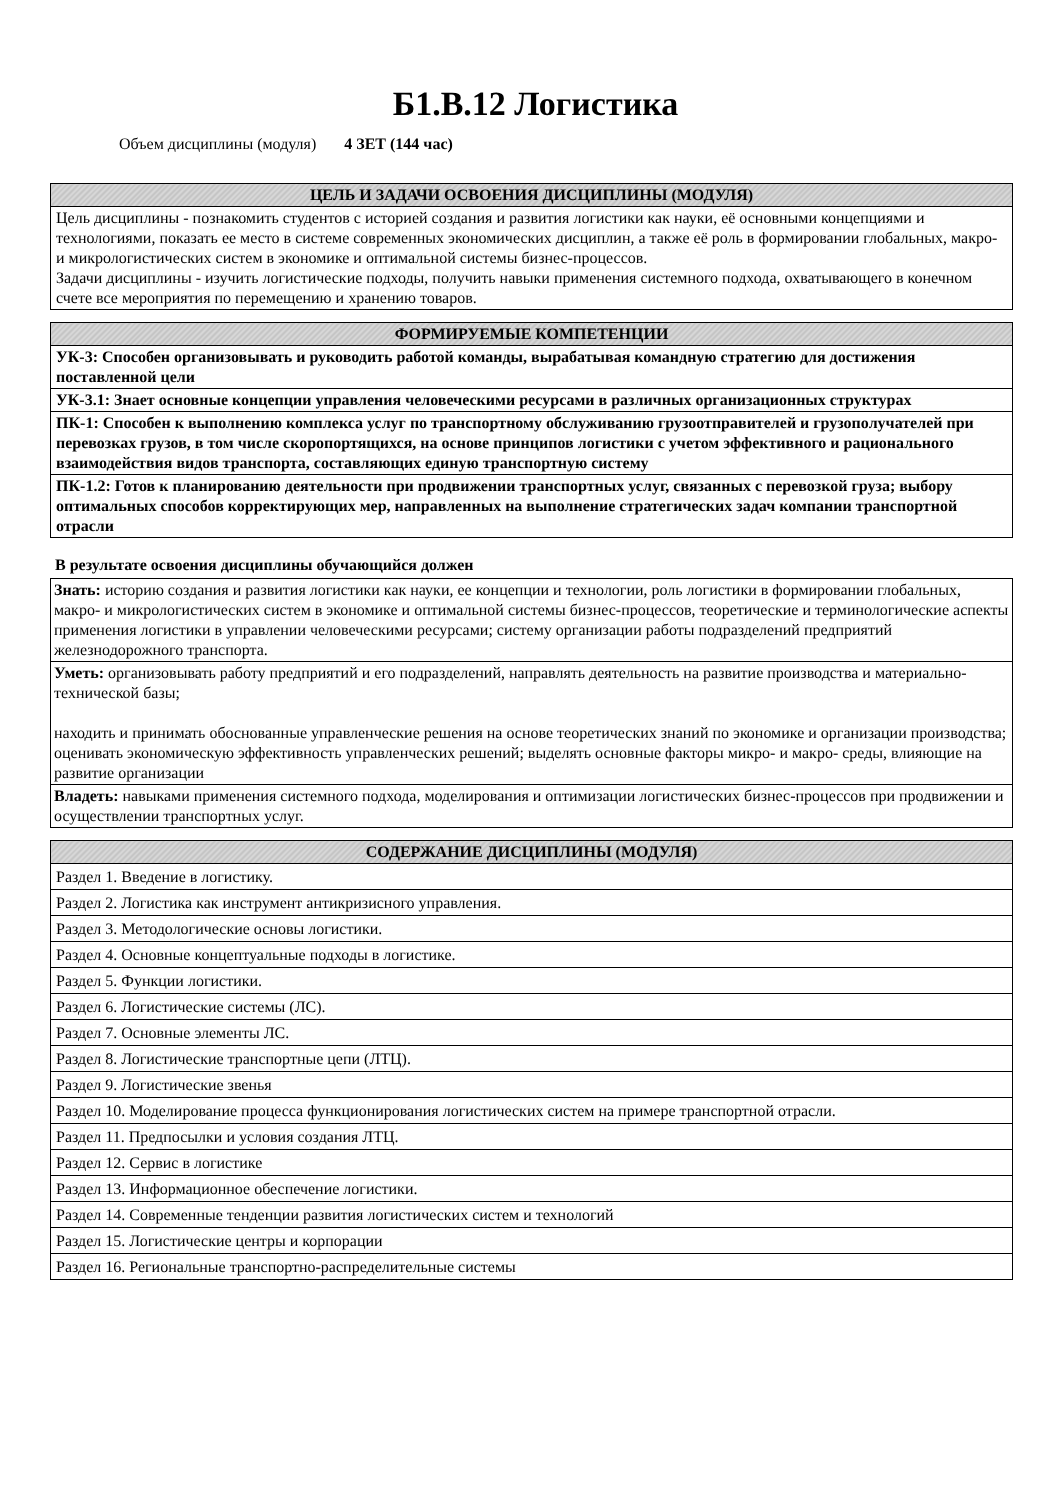Б1.В.12 Логистика
Объем дисциплины (модуля) 4 ЗЕТ (144 час)
| ЦЕЛЬ И ЗАДАЧИ ОСВОЕНИЯ ДИСЦИПЛИНЫ (МОДУЛЯ) |
| --- |
| Цель дисциплины - познакомить студентов с историей создания и развития логистики как науки, её основными концепциями и технологиями, показать ее место в системе современных экономических дисциплин, а также её роль в формировании глобальных, макро- и микрологистических систем в экономике и оптимальной системы бизнес-процессов. Задачи дисциплины - изучить логистические подходы, получить навыки применения системного подхода, охватывающего в конечном счете все мероприятия по перемещению и хранению товаров. |
| ФОРМИРУЕМЫЕ КОМПЕТЕНЦИИ |
| --- |
| УК-3: Способен организовывать и руководить работой команды, вырабатывая командную стратегию для достижения поставленной цели |
| УК-3.1: Знает основные концепции управления человеческими ресурсами в различных организационных структурах |
| ПК-1: Способен к выполнению комплекса услуг по транспортному обслуживанию грузоотправителей и грузополучателей при перевозках грузов, в том числе скоропортящихся, на основе принципов логистики с учетом эффективного и рационального взаимодействия видов транспорта, составляющих единую транспортную систему |
| ПК-1.2: Готов к планированию деятельности при продвижении транспортных услуг, связанных с перевозкой груза; выбору оптимальных способов корректирующих мер, направленных на выполнение стратегических задач компании транспортной отрасли |
В результате освоения дисциплины обучающийся должен
| Знать: историю создания и развития логистики как науки, ее концепции и технологии, роль логистики в формировании глобальных, макро- и микрологистических систем в экономике и оптимальной системы бизнес-процессов, теоретические и терминологические аспекты применения логистики в управлении человеческими ресурсами; систему организации работы подразделений предприятий железнодорожного транспорта. |
| Уметь: организовывать работу предприятий и его подразделений, направлять деятельность на развитие производства и материально-технической базы; находить и принимать обоснованные управленческие решения на основе теоретических знаний по экономике и организации производства; оценивать экономическую эффективность управленческих решений; выделять основные факторы микро- и макро- среды, влияющие на развитие организации |
| Владеть: навыками применения системного подхода, моделирования и оптимизации логистических бизнес-процессов при продвижении и осуществлении транспортных услуг. |
| СОДЕРЖАНИЕ ДИСЦИПЛИНЫ (МОДУЛЯ) |
| --- |
| Раздел 1. Введение в логистику. |
| Раздел 2. Логистика как инструмент антикризисного управления. |
| Раздел 3. Методологические основы логистики. |
| Раздел 4. Основные концептуальные подходы в логистике. |
| Раздел 5. Функции логистики. |
| Раздел 6. Логистические системы (ЛС). |
| Раздел 7. Основные элементы ЛС. |
| Раздел 8. Логистические транспортные цепи (ЛТЦ). |
| Раздел 9. Логистические звенья |
| Раздел 10. Моделирование процесса функционирования логистических систем на примере транспортной отрасли. |
| Раздел 11. Предпосылки и условия создания ЛТЦ. |
| Раздел 12. Сервис в логистике |
| Раздел 13. Информационное обеспечение логистики. |
| Раздел 14. Современные тенденции развития логистических систем и технологий |
| Раздел 15. Логистические центры и корпорации |
| Раздел 16. Региональные транспортно-распределительные системы |